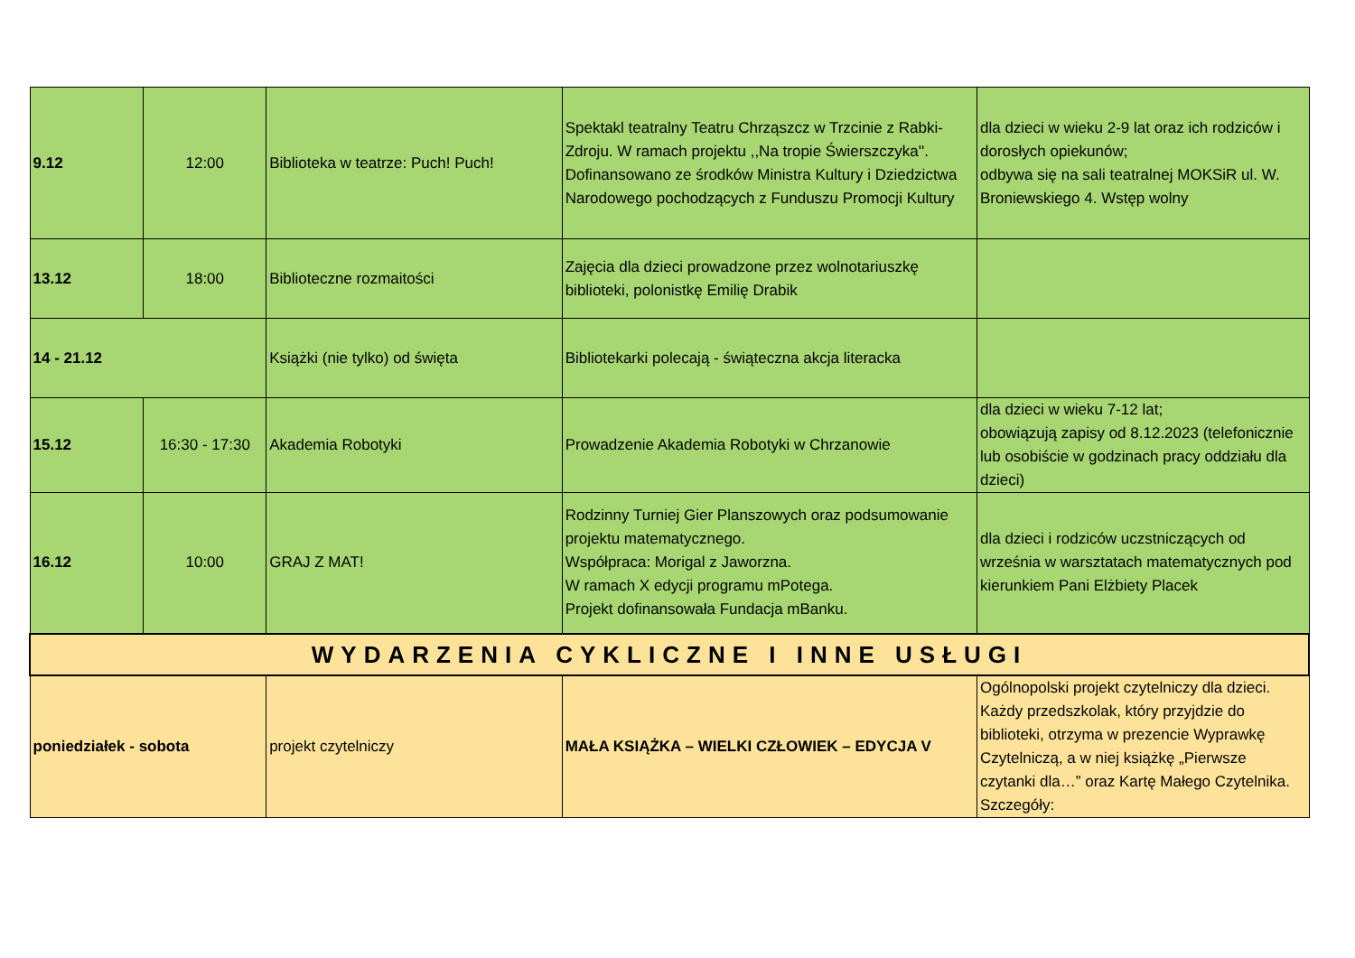| 9.12 | 12:00 | Biblioteka w teatrze: Puch! Puch! | Spektakl teatralny Teatru Chrząszcz w Trzcinie z Rabki-Zdroju. W ramach projektu ,,Na tropie Świerszczyka''. Dofinansowano ze środków Ministra Kultury i Dziedzictwa Narodowego pochodzących z Funduszu Promocji Kultury | dla dzieci w wieku 2-9 lat oraz ich rodziców i dorosłych opiekunów; odbywa się na sali teatralnej MOKSiR ul. W. Broniewskiego 4. Wstęp wolny |
| 13.12 | 18:00 | Biblioteczne rozmaitości | Zajęcia dla dzieci prowadzone przez wolnotariuszkę biblioteki, polonistkę Emilię Drabik | |
| 14 - 21.12 | | Książki (nie tylko) od święta | Bibliotekarki polecają - świąteczna akcja literacka | |
| 15.12 | 16:30 - 17:30 | Akademia Robotyki | Prowadzenie Akademia Robotyki w Chrzanowie | dla dzieci w wieku 7-12 lat; obowiązują zapisy od 8.12.2023 (telefonicznie lub osobiście w godzinach pracy oddziału dla dzieci) |
| 16.12 | 10:00 | GRAJ Z MAT! | Rodzinny Turniej Gier Planszowych oraz podsumowanie projektu matematycznego. Współpraca: Morigal z Jaworzna. W ramach X edycji programu mPotega. Projekt dofinansowała Fundacja mBanku. | dla dzieci i rodziców uczstniczących od września w warsztatach matematycznych pod kierunkiem Pani Elżbiety Placek |
| WYDARZENIA CYKLICZNE I INNE USŁUGI | | | | |
| poniedziałek - sobota | | projekt czytelniczy | MAŁA KSIĄŻKA – WIELKI CZŁOWIEK – EDYCJA V | Ogólnopolski projekt czytelniczy dla dzieci. Każdy przedszkolak, który przyjdzie do biblioteki, otrzyma w prezencie Wyprawkę Czytelniczą, a w niej książkę „Pierwsze czytanki dla…” oraz Kartę Małego Czytelnika. Szczegóły: |